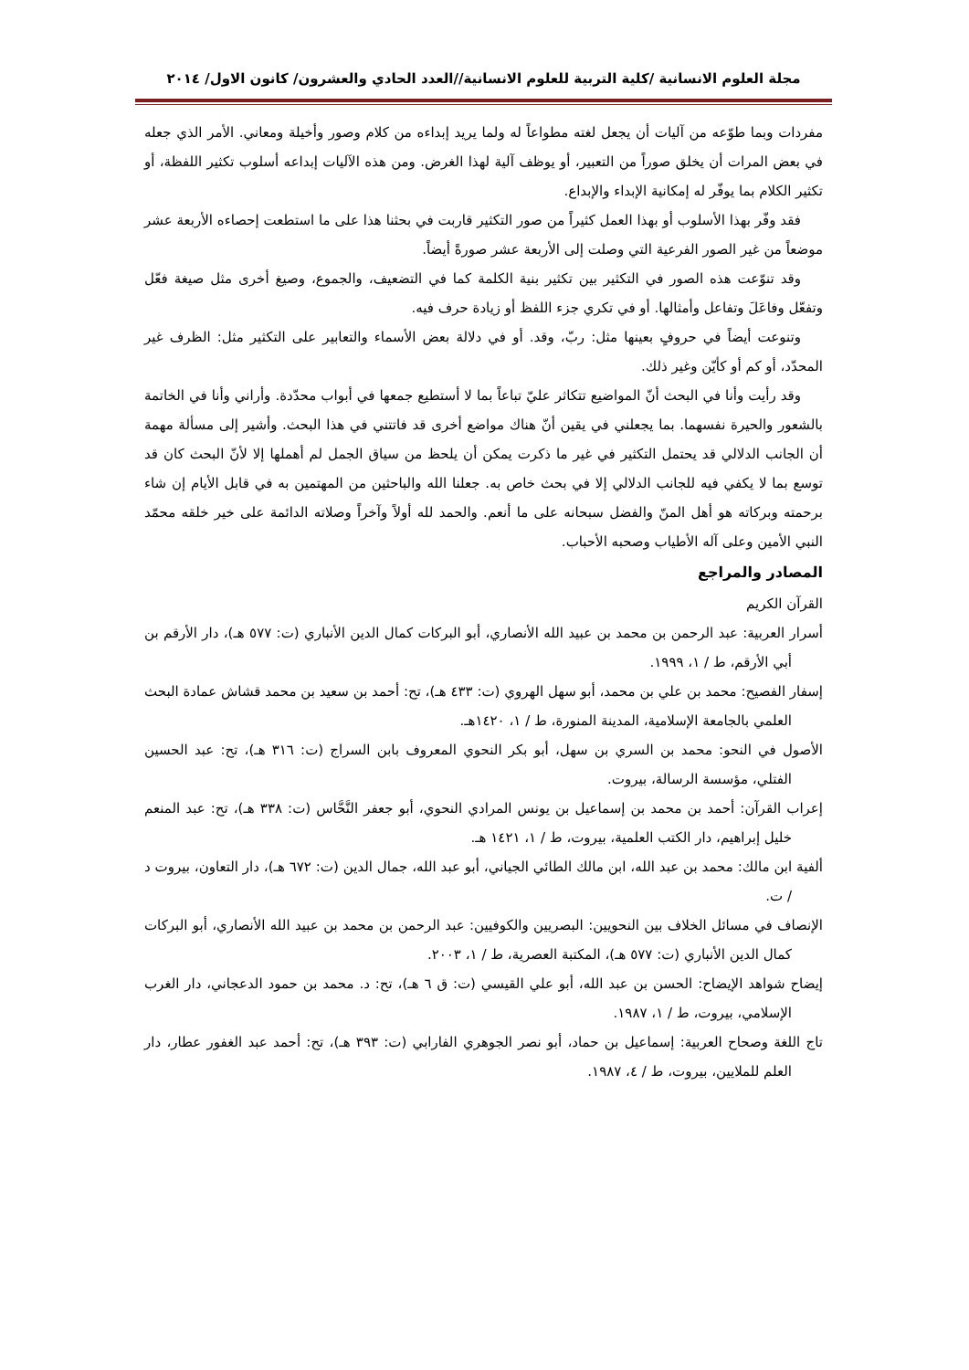مجلة العلوم الانسانية /كلية التربية للعلوم الانسانية//العدد الحادي والعشرون/ كانون الاول/ ٢٠١٤
مفردات وبما طوّعه من آليات أن يجعل لغته مطواعاً له ولما يريد إبداءه من كلام وصور وأخيلة ومعاني. الأمر الذي جعله في بعض المرات أن يخلق صوراً من التعبير، أو يوظف آلية لهذا الغرض. ومن هذه الآليات إبداعه أسلوب تكثير اللفظة، أو تكثير الكلام بما يوفّر له إمكانية الإبداء والإبداع.
فقد وفّر بهذا الأسلوب أو بهذا العمل كثيراً من صور التكثير قاربت في بحثنا هذا على ما استطعت إحصاءه الأربعة عشر موضعاً من غير الصور الفرعية التي وصلت إلى الأربعة عشر صورةً أيضاً.
وقد تنوّعت هذه الصور في التكثير بين تكثير بنية الكلمة كما في التضعيف، والجموع، وصيغ أخرى مثل صيغة فعّل وتفعّل وفاعَلَ وتفاعل وأمثالها. أو في تكري جزء اللفظ أو زيادة حرف فيه.
وتنوعت أيضاً في حروفٍ بعينها مثل: ربّ، وقد. أو في دلالة بعض الأسماء والتعابير على التكثير مثل: الظرف غير المحدّد، أو كم أو كأيّن وغير ذلك.
وقد رأيت وأنا في البحث أنّ المواضيع تتكاثر عليّ تباعاً بما لا أستطيع جمعها في أبواب محدّدة. وأراني وأنا في الخاتمة بالشعور والحيرة نفسهما. بما يجعلني في يقين أنّ هناك مواضع أخرى قد فاتتني في هذا البحث. وأشير إلى مسألة مهمة أن الجانب الدلالي قد يحتمل التكثير في غير ما ذكرت يمكن أن يلحظ من سياق الجمل لم أهملها إلا لأنّ البحث كان قد توسع بما لا يكفي فيه للجانب الدلالي إلا في بحث خاص به. جعلنا الله والباحثين من المهتمين به في قابل الأيام إن شاء برحمته وبركاته هو أهل المنّ والفضل سبحانه على ما أنعم. والحمد لله أولاً وآخراً وصلاته الدائمة على خير خلقه محمّد النبي الأمين وعلى آله الأطياب وصحبه الأحباب.
المصادر والمراجع
القرآن الكريم
أسرار العربية: عبد الرحمن بن محمد بن عبيد الله الأنصاري، أبو البركات كمال الدين الأنباري (ت: ٥٧٧ هـ)، دار الأرقم بن أبي الأرقم، ط / ١، ١٩٩٩.
إسفار الفصيح: محمد بن علي بن محمد، أبو سهل الهروي (ت: ٤٣٣ هـ)، تح: أحمد بن سعيد بن محمد قشاش عمادة البحث العلمي بالجامعة الإسلامية، المدينة المنورة، ط / ١، ١٤٢٠هـ.
الأصول في النحو: محمد بن السري بن سهل، أبو بكر النحوي المعروف بابن السراج (ت: ٣١٦ هـ)، تح: عبد الحسين الفتلي، مؤسسة الرسالة، بيروت.
إعراب القرآن: أحمد بن محمد بن إسماعيل بن يونس المرادي النحوي، أبو جعفر النَّحَّاس (ت: ٣٣٨ هـ)، تح: عبد المنعم خليل إبراهيم، دار الكتب العلمية، بيروت، ط / ١، ١٤٢١ هـ.
ألفية ابن مالك: محمد بن عبد الله، ابن مالك الطائي الجياني، أبو عبد الله، جمال الدين (ت: ٦٧٢ هـ)، دار التعاون، بيروت د / ت.
الإنصاف في مسائل الخلاف بين النحويين: البصريين والكوفيين: عبد الرحمن بن محمد بن عبيد الله الأنصاري، أبو البركات كمال الدين الأنباري (ت: ٥٧٧ هـ)، المكتبة العصرية، ط / ١، ٢٠٠٣.
إيضاح شواهد الإيضاح: الحسن بن عبد الله، أبو علي القيسي (ت: ق ٦ هـ)، تح: د. محمد بن حمود الدعجاني، دار الغرب الإسلامي، بيروت، ط / ١، ١٩٨٧.
تاج اللغة وصحاح العربية: إسماعيل بن حماد، أبو نصر الجوهري الفارابي (ت: ٣٩٣ هـ)، تح: أحمد عبد الغفور عطار، دار العلم للملايين، بيروت، ط / ٤، ١٩٨٧.